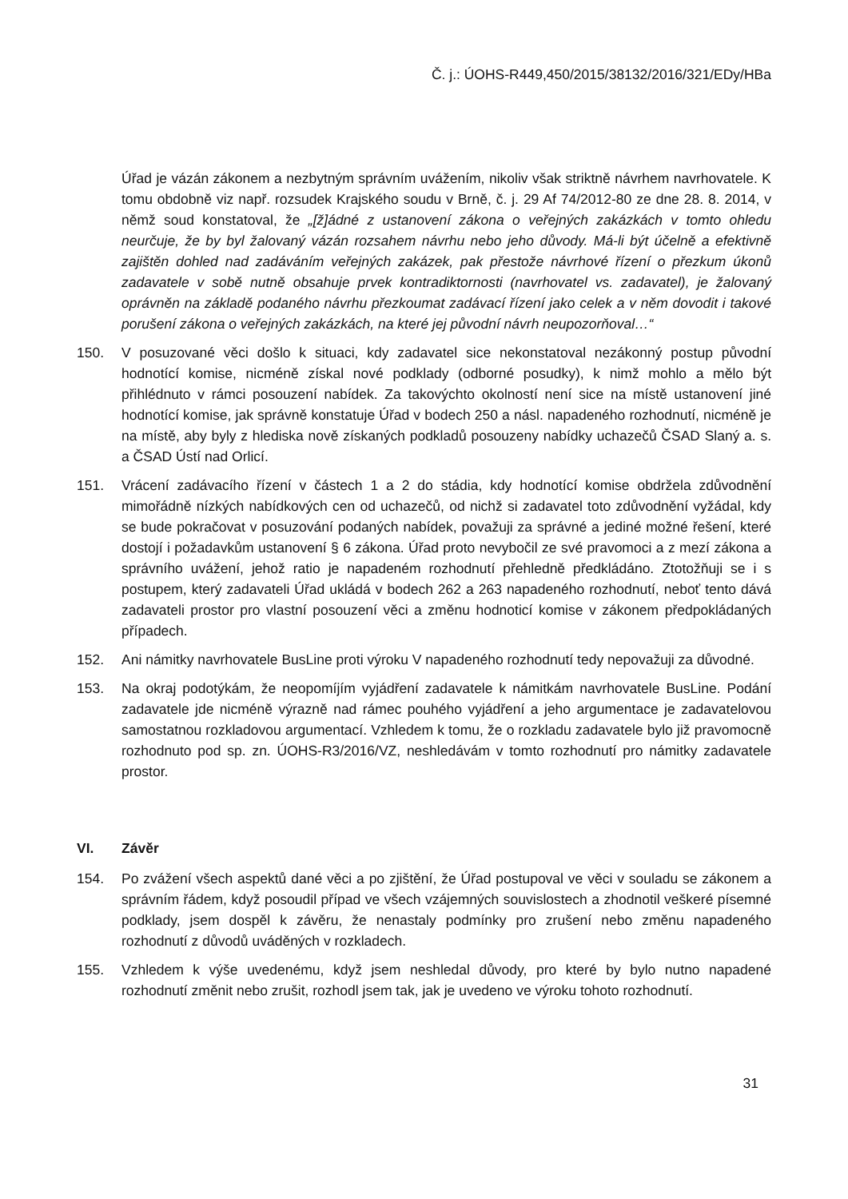Č. j.: ÚOHS-R449,450/2015/38132/2016/321/EDy/HBa
Úřad je vázán zákonem a nezbytným správním uvážením, nikoliv však striktně návrhem navrhovatele. K tomu obdobně viz např. rozsudek Krajského soudu v Brně, č. j. 29 Af 74/2012-80 ze dne 28. 8. 2014, v němž soud konstatoval, že „[ž]ádné z ustanovení zákona o veřejných zakázkách v tomto ohledu neurčuje, že by byl žalovaný vázán rozsahem návrhu nebo jeho důvody. Má-li být účelně a efektivně zajištěn dohled nad zadáváním veřejných zakázek, pak přestože návrhové řízení o přezkum úkonů zadavatele v sobě nutně obsahuje prvek kontradiktornosti (navrhovatel vs. zadavatel), je žalovaný oprávněn na základě podaného návrhu přezkoumat zadávací řízení jako celek a v něm dovodit i takové porušení zákona o veřejných zakázkách, na které jej původní návrh neupozorňoval…“
150. V posuzované věci došlo k situaci, kdy zadavatel sice nekonstatoval nezákonný postup původní hodnotící komise, nicméně získal nové podklady (odborné posudky), k nimž mohlo a mělo být přihlédnuto v rámci posouzení nabídek. Za takovýchto okolností není sice na místě ustanovení jiné hodnotící komise, jak správně konstatuje Úřad v bodech 250 a násl. napadeného rozhodnutí, nicméně je na místě, aby byly z hlediska nově získaných podkladů posouzeny nabídky uchazečů ČSAD Slaný a. s. a ČSAD Ústí nad Orlicí.
151. Vrácení zadávacího řízení v částech 1 a 2 do stádia, kdy hodnotící komise obdržela zdůvodnění mimořádně nízkých nabídkových cen od uchazečů, od nichž si zadavatel toto zdůvodnění vyžádal, kdy se bude pokračovat v posuzování podaných nabídek, považuji za správné a jediné možné řešení, které dostojí i požadavkům ustanovení § 6 zákona. Úřad proto nevybočil ze své pravomoci a z mezí zákona a správního uvážení, jehož ratio je napadeném rozhodnutí přehledně předkládáno. Ztotožňuji se i s postupem, který zadavateli Úřad ukládá v bodech 262 a 263 napadeného rozhodnutí, neboť tento dává zadavateli prostor pro vlastní posouzení věci a změnu hodnoticí komise v zákonem předpokládaných případech.
152. Ani námitky navrhovatele BusLine proti výroku V napadeného rozhodnutí tedy nepovažuji za důvodné.
153. Na okraj podotýkám, že neopomíjím vyjádření zadavatele k námitkám navrhovatele BusLine. Podání zadavatele jde nicméně výrazně nad rámec pouhého vyjádření a jeho argumentace je zadavatelovou samostatnou rozkladovou argumentací. Vzhledem k tomu, že o rozkladu zadavatele bylo již pravomocně rozhodnuto pod sp. zn. ÚOHS-R3/2016/VZ, neshledávám v tomto rozhodnutí pro námitky zadavatele prostor.
VI. Závěr
154. Po zvážení všech aspektů dané věci a po zjištění, že Úřad postupoval ve věci v souladu se zákonem a správním řádem, když posoudil případ ve všech vzájemných souvislostech a zhodnotil veškeré písemné podklady, jsem dospěl k závěru, že nenastaly podmínky pro zrušení nebo změnu napadeného rozhodnutí z důvodů uváděných v rozkladech.
155. Vzhledem k výše uvedenému, když jsem neshledal důvody, pro které by bylo nutno napadené rozhodnutí změnit nebo zrušit, rozhodl jsem tak, jak je uvedeno ve výroku tohoto rozhodnutí.
31